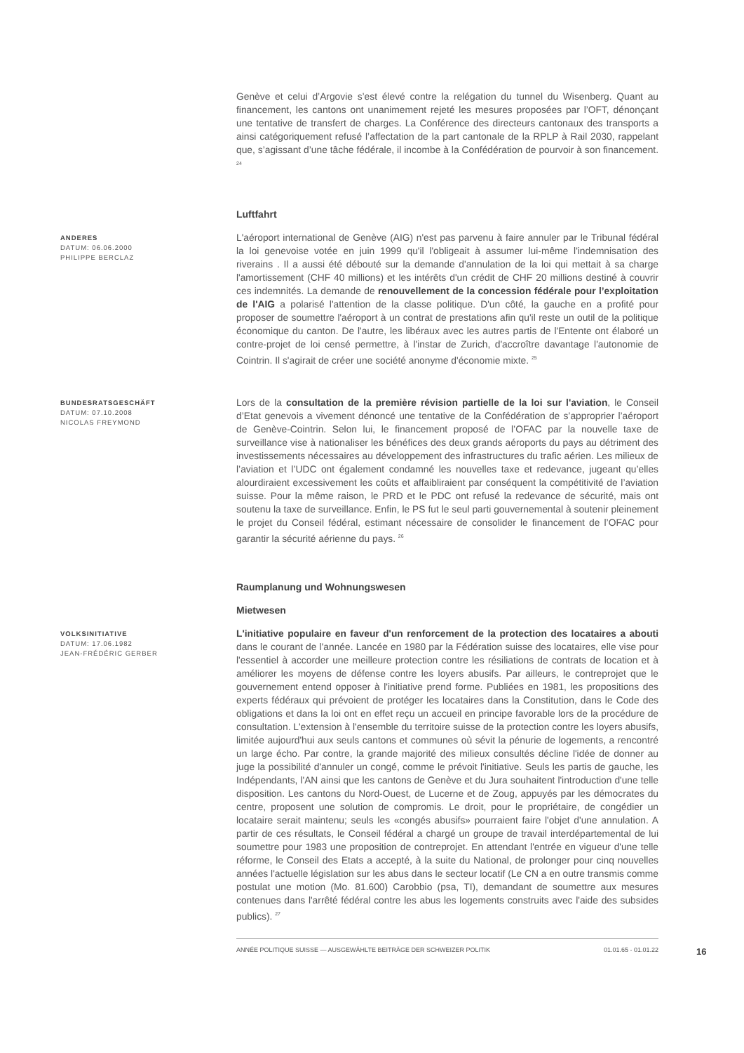Genève et celui d’Argovie s’est élevé contre la relégation du tunnel du Wisenberg. Quant au financement, les cantons ont unanimement rejeté les mesures proposées par l’OFT, dénonçant une tentative de transfert de charges. La Conférence des directeurs cantonaux des transports a ainsi catégoriquement refusé l’affectation de la part cantonale de la RPLP à Rail 2030, rappelant que, s’agissant d’une tâche fédérale, il incombe à la Confédération de pourvoir à son financement. <sup>24</sup>
Luftfahrt
ANDERES
DATUM: 06.06.2000
PHILIPPE BERCLAZ
L'aéroport international de Genève (AIG) n'est pas parvenu à faire annuler par le Tribunal fédéral la loi genevoise votée en juin 1999 qu'il l'obligeait à assumer lui-même l'indemnisation des riverains . Il a aussi été débouté sur la demande d'annulation de la loi qui mettait à sa charge l'amortissement (CHF 40 millions) et les intérêts d'un crédit de CHF 20 millions destiné à couvrir ces indemnités. La demande de renouvellement de la concession fédérale pour l’exploitation de l'AIG a polarisé l'attention de la classe politique. D'un côté, la gauche en a profité pour proposer de soumettre l'aéroport à un contrat de prestations afin qu'il reste un outil de la politique économique du canton. De l'autre, les libéraux avec les autres partis de l'Entente ont élaboré un contre-projet de loi censé permettre, à l'instar de Zurich, d'accroître davantage l'autonomie de Cointrin. Il s'agirait de créer une société anonyme d'économie mixte. <sup>25</sup>
BUNDESRATSGESCHÄFT
DATUM: 07.10.2008
NICOLAS FREYMOND
Lors de la consultation de la première révision partielle de la loi sur l'aviation, le Conseil d’Etat genevois a vivement dénoncé une tentative de la Confédération de s’approprier l’aéroport de Genève-Cointrin. Selon lui, le financement proposé de l’OFAC par la nouvelle taxe de surveillance vise à nationaliser les bénéfices des deux grands aéroports du pays au détriment des investissements nécessaires au développement des infrastructures du trafic aérien. Les milieux de l’aviation et l’UDC ont également condamné les nouvelles taxe et redevance, jugeant qu’elles alourdiraient excessivement les coûts et affaibliraient par conséquent la compétitivité de l’aviation suisse. Pour la même raison, le PRD et le PDC ont refusé la redevance de sécurité, mais ont soutenu la taxe de surveillance. Enfin, le PS fut le seul parti gouvernemental à soutenir pleinement le projet du Conseil fédéral, estimant nécessaire de consolider le financement de l’OFAC pour garantir la sécurité aérienne du pays. <sup>26</sup>
Raumplanung und Wohnungswesen
Mietwesen
VOLKSINITIATIVE
DATUM: 17.06.1982
JEAN-FRÉDÉRIC GERBER
L'initiative populaire en faveur d'un renforcement de la protection des locataires a abouti dans le courant de l'année. Lancée en 1980 par la Fédération suisse des locataires, elle vise pour l'essentiel à accorder une meilleure protection contre les résiliations de contrats de location et à améliorer les moyens de défense contre les loyers abusifs. Par ailleurs, le contreprojet que le gouvernement entend opposer à l'initiative prend forme. Publiées en 1981, les propositions des experts fédéraux qui prévoient de protéger les locataires dans la Constitution, dans le Code des obligations et dans la loi ont en effet reçu un accueil en principe favorable lors de la procédure de consultation. L'extension à l'ensemble du territoire suisse de la protection contre les loyers abusifs, limitée aujourd'hui aux seuls cantons et communes où sévit la pénurie de logements, a rencontré un large écho. Par contre, la grande majorité des milieux consultés décline l'idée de donner au juge la possibilité d'annuler un congé, comme le prévoit l'initiative. Seuls les partis de gauche, les Indépendants, l'AN ainsi que les cantons de Genève et du Jura souhaitent l'introduction d'une telle disposition. Les cantons du Nord-Ouest, de Lucerne et de Zoug, appuyés par les démocrates du centre, proposent une solution de compromis. Le droit, pour le propriétaire, de congédier un locataire serait maintenu; seuls les «congés abusifs» pourraient faire l'objet d'une annulation. A partir de ces résultats, le Conseil fédéral a chargé un groupe de travail interdépartemental de lui soumettre pour 1983 une proposition de contreprojet. En attendant l'entrée en vigueur d'une telle réforme, le Conseil des Etats a accepté, à la suite du National, de prolonger pour cinq nouvelles années l'actuelle législation sur les abus dans le secteur locatif (Le CN a en outre transmis comme postulat une motion (Mo. 81.600) Carobbio (psa, TI), demandant de soumettre aux mesures contenues dans l'arrêté fédéral contre les abus les logements construits avec l'aide des subsides publics). <sup>27</sup>
ANNÉE POLITIQUE SUISSE — AUSGEWÄHLTE BEITRÄGE DER SCHWEIZER POLITIK 01.01.65 - 01.01.22 16